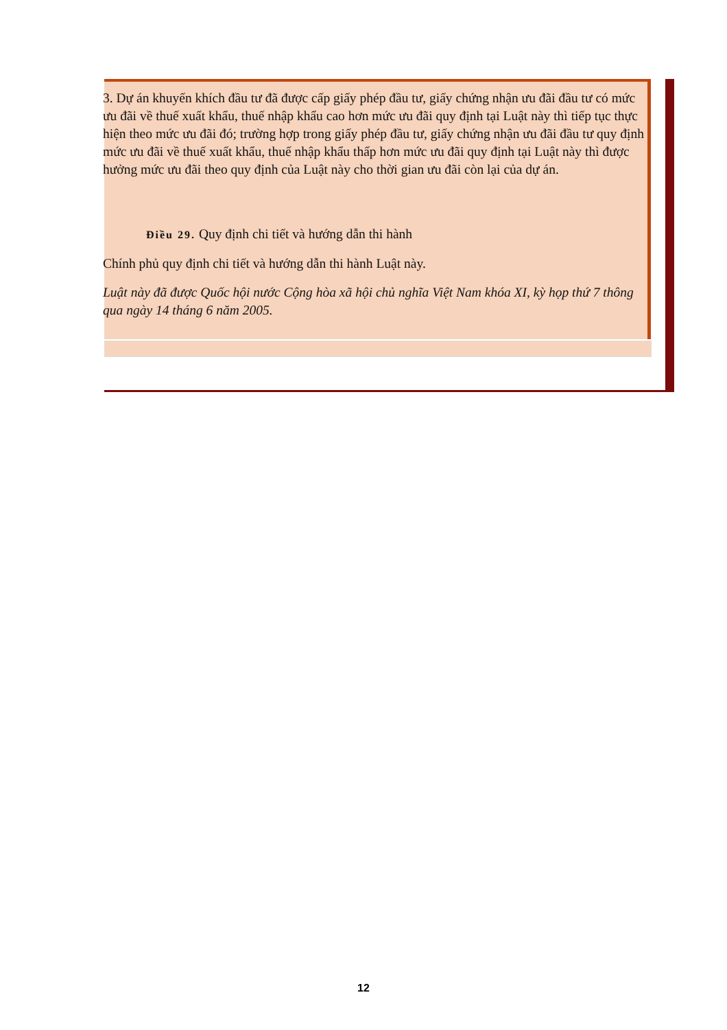3. Dự án khuyến khích đầu tư đã được cấp giấy phép đầu tư, giấy chứng nhận ưu đãi đầu tư có mức ưu đãi về thuế xuất khẩu, thuế nhập khẩu cao hơn mức ưu đãi quy định tại Luật này thì tiếp tục thực hiện theo mức ưu đãi đó; trường hợp trong giấy phép đầu tư, giấy chứng nhận ưu đãi đầu tư quy định mức ưu đãi về thuế xuất khẩu, thuế nhập khẩu thấp hơn mức ưu đãi quy định tại Luật này thì được hưởng mức ưu đãi theo quy định của Luật này cho thời gian ưu đãi còn lại của dự án.
Điều 29. Quy định chi tiết và hướng dẫn thi hành
Chính phủ quy định chi tiết và hướng dẫn thi hành Luật này.
Luật này đã được Quốc hội nước Cộng hòa xã hội chủ nghĩa Việt Nam khóa XI, kỳ họp thứ 7 thông qua ngày 14 tháng 6 năm 2005.
12